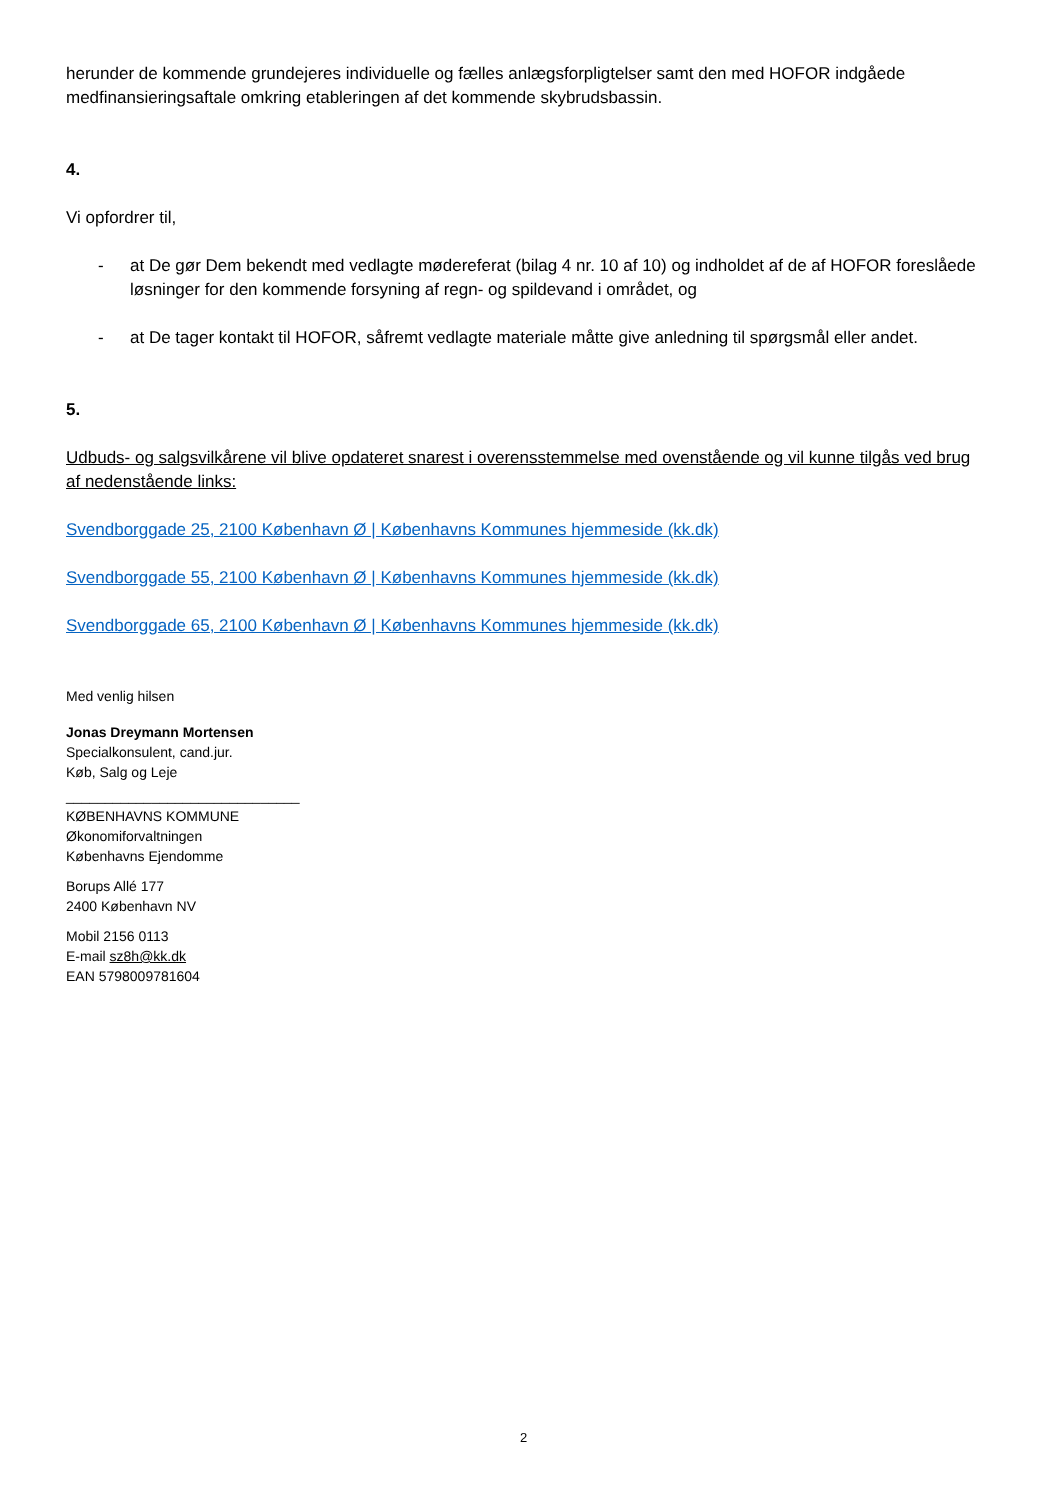herunder de kommende grundejeres individuelle og fælles anlægsforpligtelser samt den med HOFOR indgåede medfinansieringsaftale omkring etableringen af det kommende skybrudsbassin.
4.
Vi opfordrer til,
- at De gør Dem bekendt med vedlagte mødereferat (bilag 4 nr. 10 af 10) og indholdet af de af HOFOR foreslåede løsninger for den kommende forsyning af regn- og spildevand i området, og
- at De tager kontakt til HOFOR, såfremt vedlagte materiale måtte give anledning til spørgsmål eller andet.
5.
Udbuds- og salgsvilkårene vil blive opdateret snarest i overensstemmelse med ovenstående og vil kunne tilgås ved brug af nedenstående links:
Svendborggade 25, 2100 København Ø | Københavns Kommunes hjemmeside (kk.dk)
Svendborggade 55, 2100 København Ø | Københavns Kommunes hjemmeside (kk.dk)
Svendborggade 65, 2100 København Ø | Københavns Kommunes hjemmeside (kk.dk)
Med venlig hilsen
Jonas Dreymann Mortensen
Specialkonsulent, cand.jur.
Køb, Salg og Leje
______________________________
KØBENHAVNS KOMMUNE
Økonomiforvaltningen
Københavns Ejendomme
Borups Allé 177
2400 København NV
Mobil 2156 0113
E-mail sz8h@kk.dk
EAN 5798009781604
2